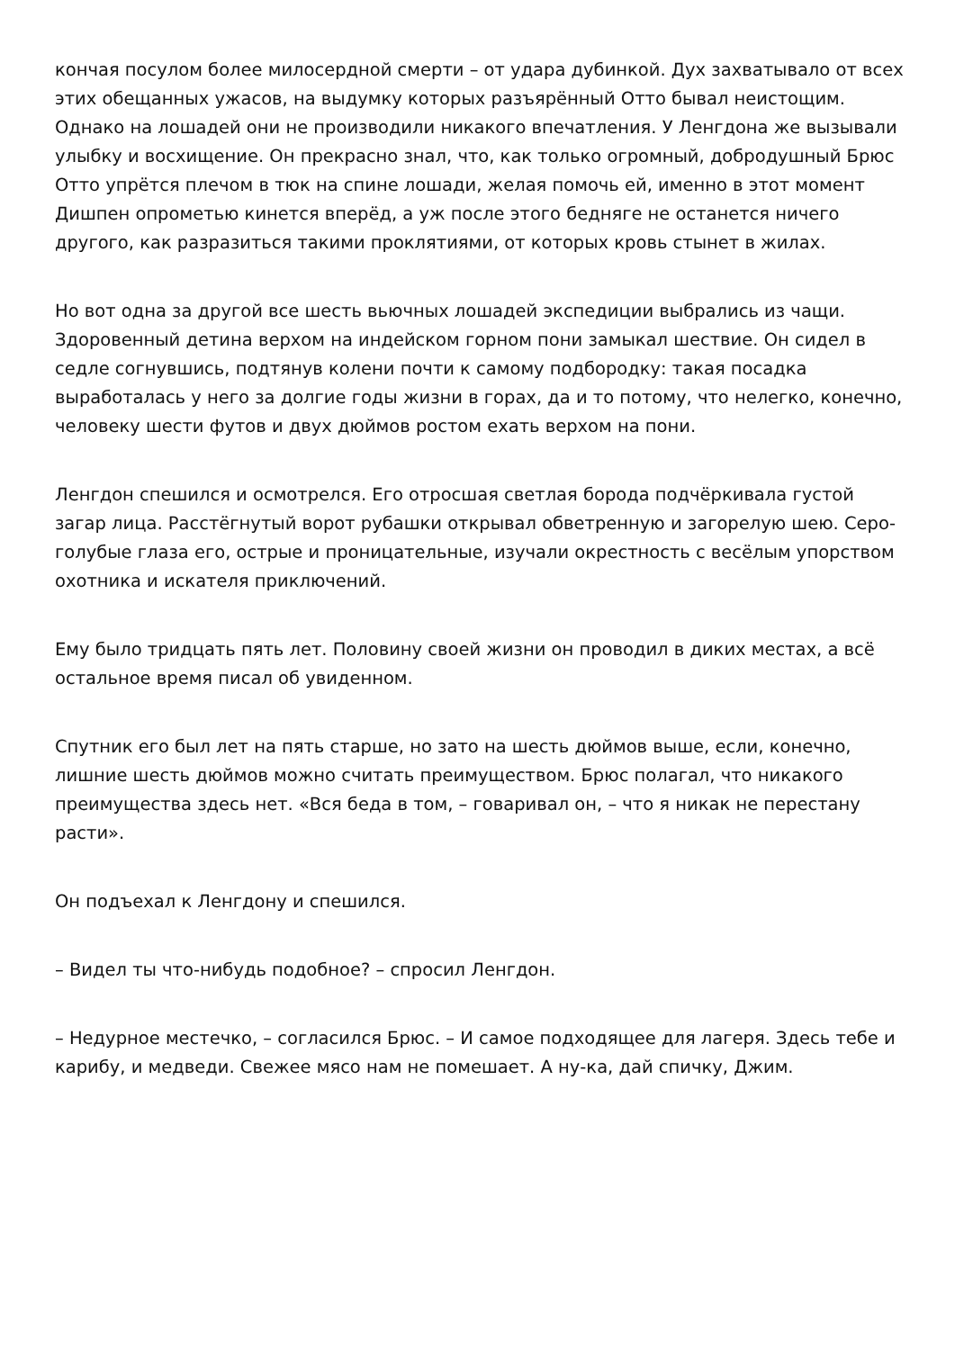кончая посулом более милосердной смерти – от удара дубинкой. Дух захватывало от всех этих обещанных ужасов, на выдумку которых разъярённый Отто бывал неистощим. Однако на лошадей они не производили никакого впечатления. У Ленгдона же вызывали улыбку и восхищение. Он прекрасно знал, что, как только огромный, добродушный Брюс Отто упрётся плечом в тюк на спине лошади, желая помочь ей, именно в этот момент Дишпен опрометью кинется вперёд, а уж после этого бедняге не останется ничего другого, как разразиться такими проклятиями, от которых кровь стынет в жилах.
Но вот одна за другой все шесть вьючных лошадей экспедиции выбрались из чащи. Здоровенный детина верхом на индейском горном пони замыкал шествие. Он сидел в седле согнувшись, подтянув колени почти к самому подбородку: такая посадка выработалась у него за долгие годы жизни в горах, да и то потому, что нелегко, конечно, человеку шести футов и двух дюймов ростом ехать верхом на пони.
Ленгдон спешился и осмотрелся. Его отросшая светлая борода подчёркивала густой загар лица. Расстёгнутый ворот рубашки открывал обветренную и загорелую шею. Серо-голубые глаза его, острые и проницательные, изучали окрестность с весёлым упорством охотника и искателя приключений.
Ему было тридцать пять лет. Половину своей жизни он проводил в диких местах, а всё остальное время писал об увиденном.
Спутник его был лет на пять старше, но зато на шесть дюймов выше, если, конечно, лишние шесть дюймов можно считать преимуществом. Брюс полагал, что никакого преимущества здесь нет. «Вся беда в том, – говаривал он, – что я никак не перестану расти».
Он подъехал к Ленгдону и спешился.
– Видел ты что-нибудь подобное? – спросил Ленгдон.
– Недурное местечко, – согласился Брюс. – И самое подходящее для лагеря. Здесь тебе и карибу, и медведи. Свежее мясо нам не помешает. А ну-ка, дай спичку, Джим.